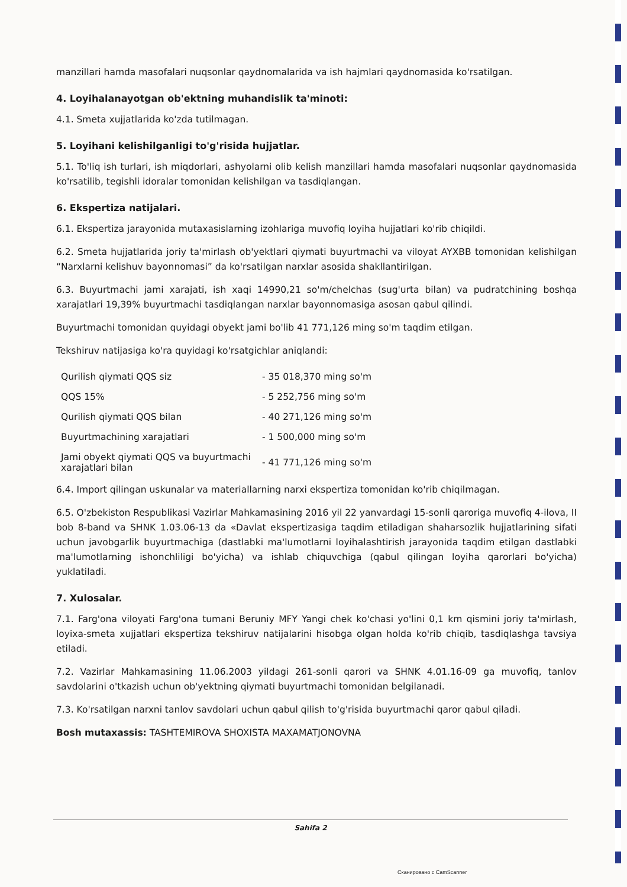manzillari hamda masofalari nuqsonlar qaydnomalarida va ish hajmlari qaydnomasida ko'rsatilgan.
4. Loyihalanayotgan ob'ektning muhandislik ta'minoti:
4.1. Smeta xujjatlarida ko'zda tutilmagan.
5. Loyihani kelishilganligi to'g'risida hujjatlar.
5.1. To'liq ish turlari, ish miqdorlari, ashyolarni olib kelish manzillari hamda masofalari nuqsonlar qaydnomasida ko'rsatilib, tegishli idoralar tomonidan kelishilgan va tasdiqlangan.
6. Ekspertiza natijalari.
6.1. Ekspertiza jarayonida mutaxasislarning izohlariga muvofiq loyiha hujjatlari ko'rib chiqildi.
6.2. Smeta hujjatlarida joriy ta'mirlash ob'yektlari qiymati buyurtmachi va viloyat AYXBB tomonidan kelishilgan “Narxlarni kelishuv bayonnomasi” da ko'rsatilgan narxlar asosida shakllantirilgan.
6.3. Buyurtmachi jami xarajati, ish xaqi 14990,21 so'm/chelchas (sug'urta bilan) va pudratchining boshqa xarajatlari 19,39% buyurtmachi tasdiqlangan narxlar bayonnomasiga asosan qabul qilindi.
Buyurtmachi tomonidan quyidagi obyekt jami bo'lib 41 771,126 ming so'm taqdim etilgan.
Tekshiruv natijasiga ko'ra quyidagi ko'rsatgichlar aniqlandi:
| Qurilish qiymati QQS siz | - 35 018,370 ming so'm |
| QQS 15% | - 5 252,756 ming so'm |
| Qurilish qiymati QQS bilan | - 40 271,126 ming so'm |
| Buyurtmachining xarajatlari | - 1 500,000 ming so'm |
| Jami obyekt qiymati QQS va buyurtmachi xarajatlari bilan | - 41 771,126 ming so'm |
6.4. Import qilingan uskunalar va materiallarning narxi ekspertiza tomonidan ko'rib chiqilmagan.
6.5. O'zbekiston Respublikasi Vazirlar Mahkamasining 2016 yil 22 yanvardagi 15-sonli qaroriga muvofiq 4-ilova, II bob 8-band va SHNK 1.03.06-13 da «Davlat ekspertizasiga taqdim etiladigan shaharsozlik hujjatlarining sifati uchun javobgarlik buyurtmachiga (dastlabki ma'lumotlarni loyihalashtirish jarayonida taqdim etilgan dastlabki ma'lumotlarning ishonchliligi bo'yicha) va ishlab chiquvchiga (qabul qilingan loyiha qarorlari bo'yicha) yuklatiladi.
7. Xulosalar.
7.1. Farg'ona viloyati Farg'ona tumani Beruniy MFY Yangi chek ko'chasi yo'lini 0,1 km qismini joriy ta'mirlash, loyixa-smeta xujjatlari ekspertiza tekshiruv natijalarini hisobga olgan holda ko'rib chiqib, tasdiqlashga tavsiya etiladi.
7.2. Vazirlar Mahkamasining 11.06.2003 yildagi 261-sonli qarori va SHNK 4.01.16-09 ga muvofiq, tanlov savdolarini o'tkazish uchun ob'yektning qiymati buyurtmachi tomonidan belgilanadi.
7.3. Ko'rsatilgan narxni tanlov savdolari uchun qabul qilish to'g'risida buyurtmachi qaror qabul qiladi.
Bosh mutaxassis: TASHTEMIROVA SHOXISTA MAXAMATJONOVNA
Sahifa 2
Сканировано с CamScanner